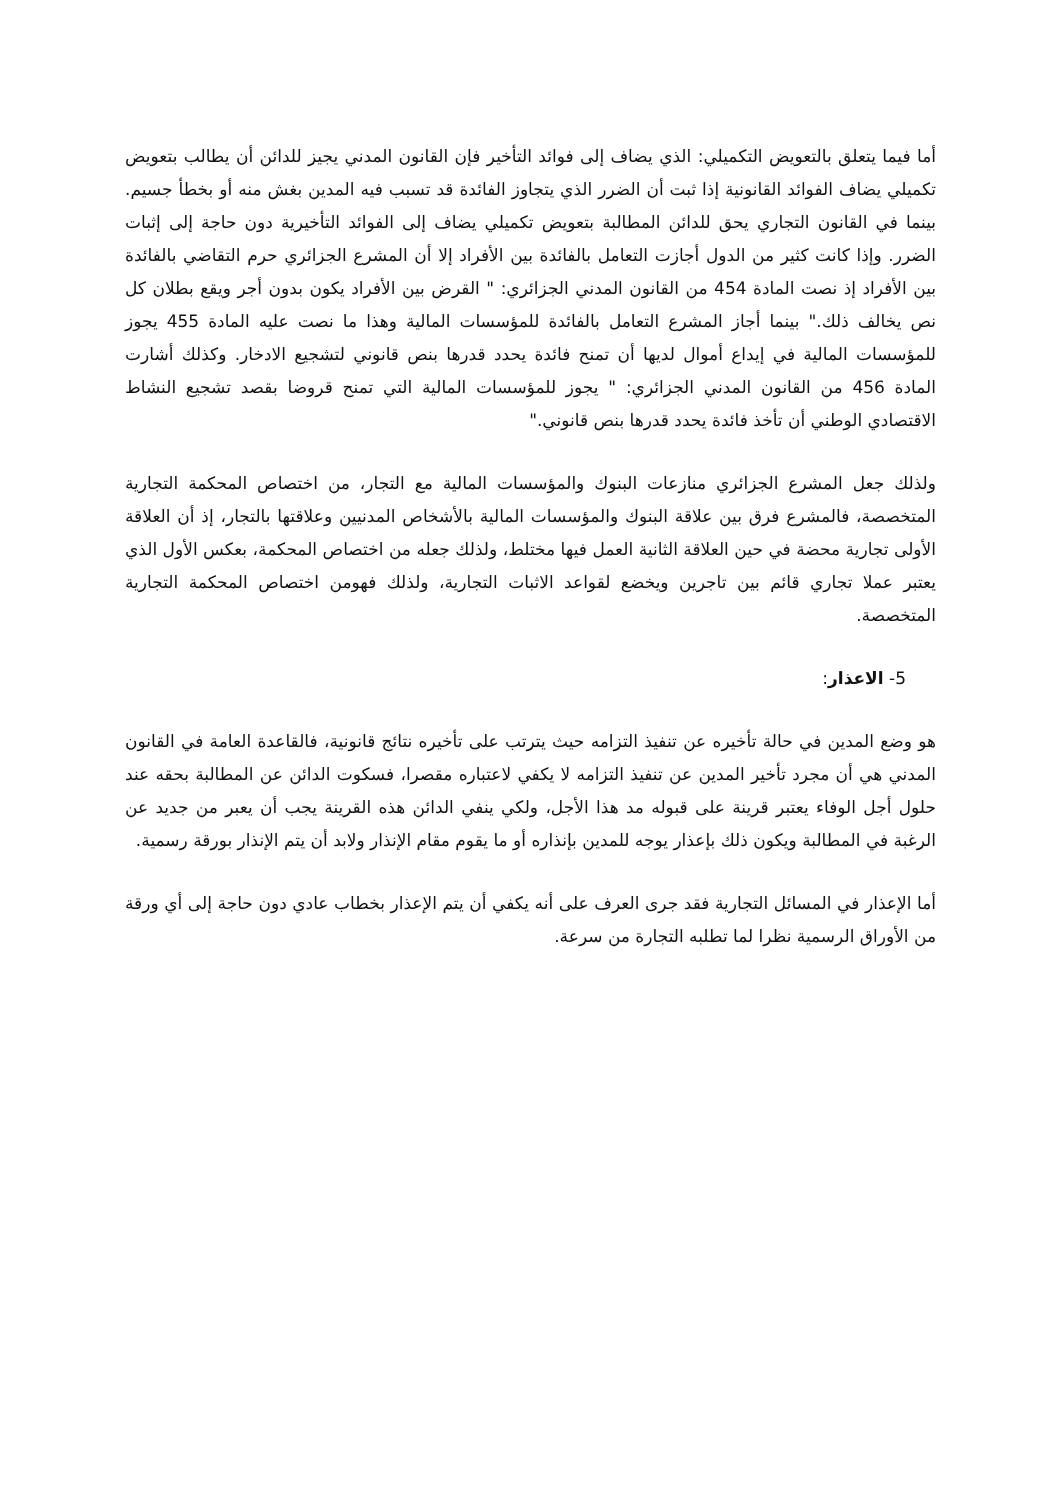أما فيما يتعلق بالتعويض التكميلي: الذي يضاف إلى فوائد التأخير فإن القانون المدني يجيز للدائن أن يطالب بتعويض تكميلي يضاف الفوائد القانونية إذا ثبت أن الضرر الذي يتجاوز الفائدة قد تسبب فيه المدين بغش منه أو بخطأ جسيم. بينما في القانون التجاري يحق للدائن المطالبة بتعويض تكميلي يضاف إلى الفوائد التأخيرية دون حاجة إلى إثبات الضرر. وإذا كانت كثير من الدول أجازت التعامل بالفائدة بين الأفراد إلا أن المشرع الجزائري حرم التقاضي بالفائدة بين الأفراد إذ نصت المادة 454 من القانون المدني الجزائري: " القرض بين الأفراد يكون بدون أجر ويقع بطلان كل نص يخالف ذلك." بينما أجاز المشرع التعامل بالفائدة للمؤسسات المالية وهذا ما نصت عليه المادة 455 يجوز للمؤسسات المالية في إيداع أموال لديها أن تمنح فائدة يحدد قدرها بنص قانوني لتشجيع الادخار. وكذلك أشارت المادة 456 من القانون المدني الجزائري: " يجوز للمؤسسات المالية التي تمنح قروضا بقصد تشجيع النشاط الاقتصادي الوطني أن تأخذ فائدة يحدد قدرها بنص قانوني."
ولذلك جعل المشرع الجزائري منازعات البنوك والمؤسسات المالية مع التجار، من اختصاص المحكمة التجارية المتخصصة، فالمشرع فرق بين علاقة البنوك والمؤسسات المالية بالأشخاص المدنيين وعلاقتها بالتجار، إذ أن العلاقة الأولى تجارية محضة في حين العلاقة الثانية العمل فيها مختلط، ولذلك جعله من اختصاص المحكمة، بعكس الأول الذي يعتبر عملا تجاري قائم بين تاجرين ويخضع لقواعد الاثبات التجارية، ولذلك فهومن اختصاص المحكمة التجارية المتخصصة.
5- الاعذار:
هو وضع المدين في حالة تأخيره عن تنفيذ التزامه حيث يترتب على تأخيره نتائج قانونية، فالقاعدة العامة في القانون المدني هي أن مجرد تأخير المدين عن تنفيذ التزامه لا يكفي لاعتباره مقصرا، فسكوت الدائن عن المطالبة بحقه عند حلول أجل الوفاء يعتبر قرينة على قبوله مد هذا الأجل، ولكي ينفي الدائن هذه القرينة يجب أن يعبر من جديد عن الرغبة في المطالبة ويكون ذلك بإعذار يوجه للمدين بإنذاره أو ما يقوم مقام الإنذار ولابد أن يتم الإنذار بورقة رسمية.
أما الإعذار في المسائل التجارية فقد جرى العرف على أنه يكفي أن يتم الإعذار بخطاب عادي دون حاجة إلى أي ورقة من الأوراق الرسمية نظرا لما تطلبه التجارة من سرعة.